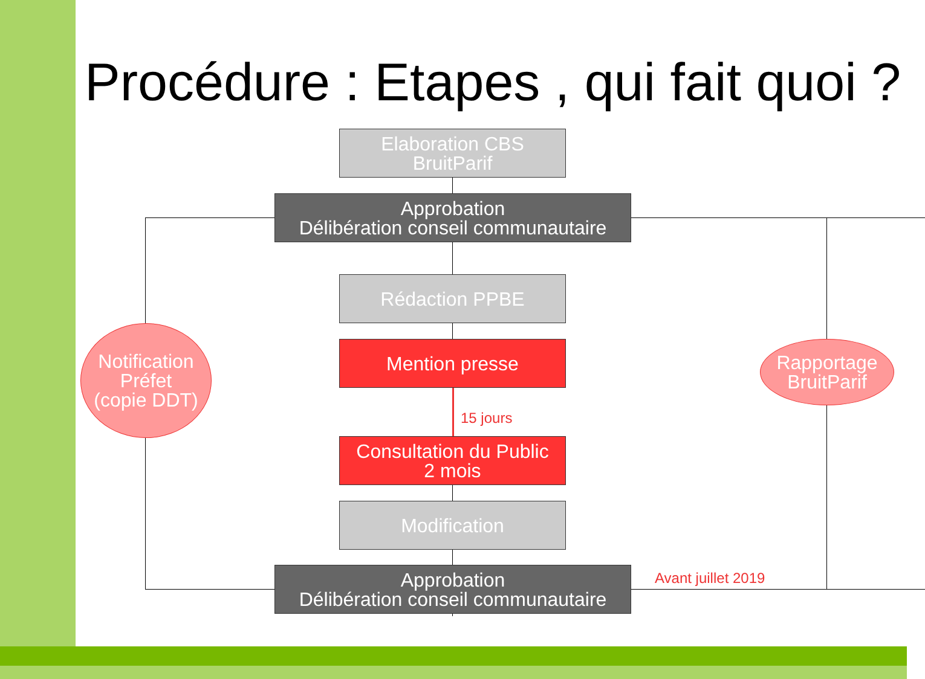Procédure : Etapes , qui fait quoi ?
Elaboration CBS
BruitParif
Approbation
Délibération conseil communautaire
Rédaction PPBE
Mention presse
15 jours
Consultation du Public
2 mois
Modification
Approbation
Délibération conseil communautaire
Avant juillet 2019
Notification
Préfet
(copie DDT)
Rapportage
BruitParif